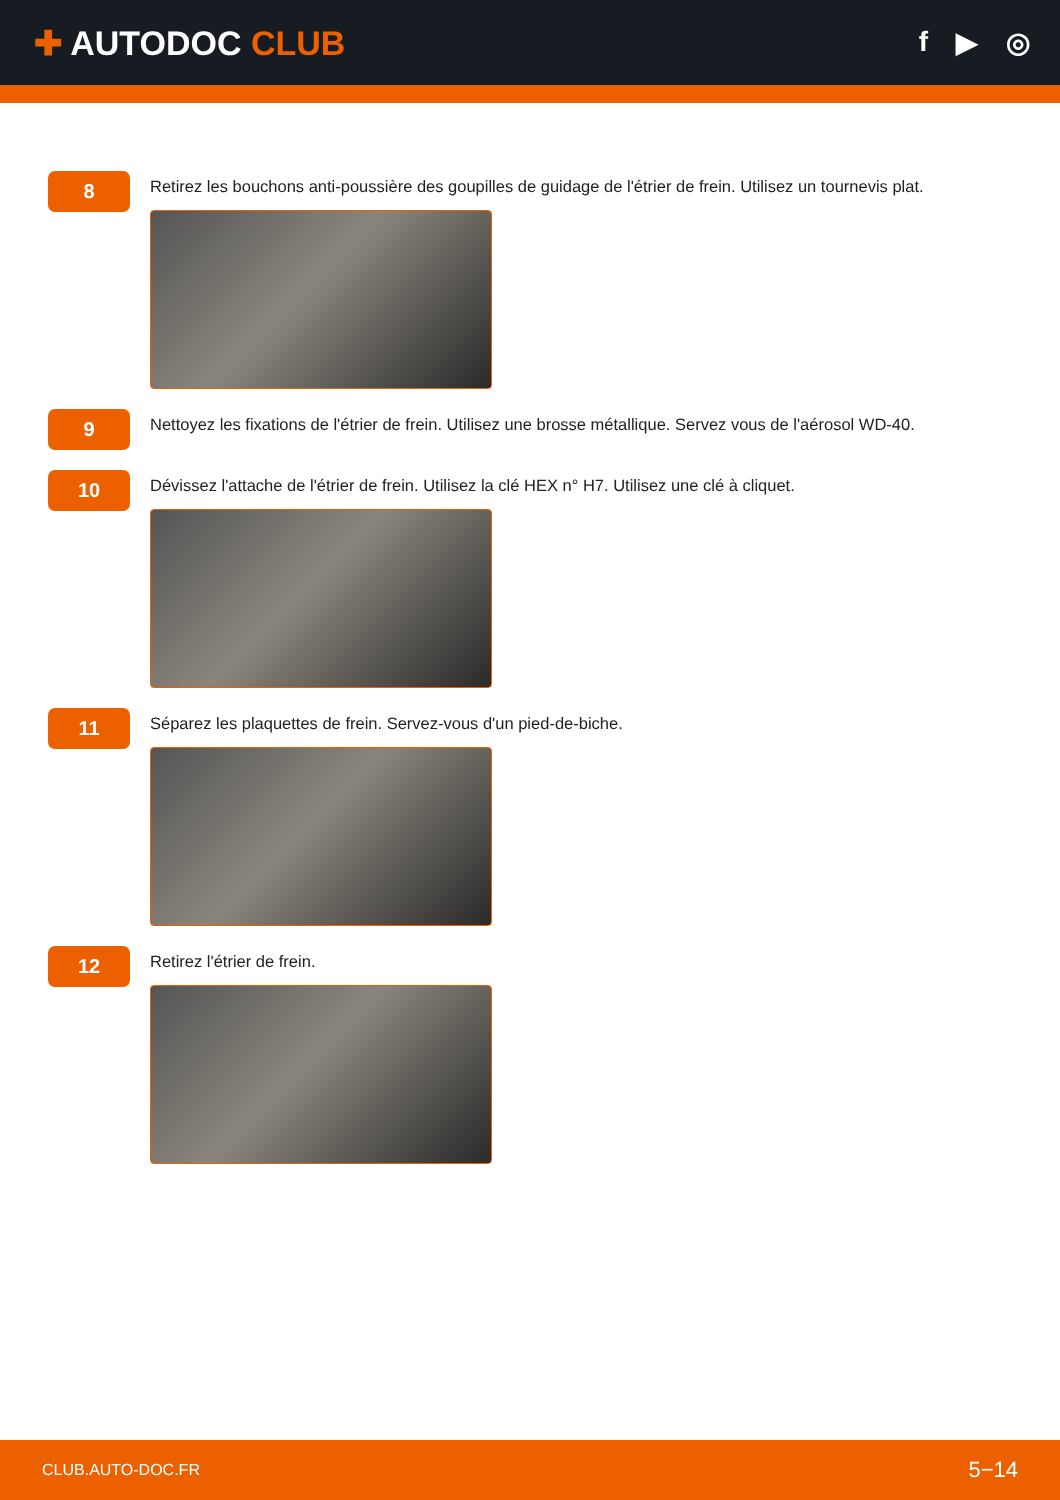✚ AUTODOC CLUB
f ▶ ◎
8
Retirez les bouchons anti-poussière des goupilles de guidage de l'étrier de frein. Utilisez un tournevis plat.
9
Nettoyez les fixations de l'étrier de frein. Utilisez une brosse métallique. Servez vous de l'aérosol WD-40.
10
Dévissez l'attache de l'étrier de frein. Utilisez la clé HEX n° H7. Utilisez une clé à cliquet.
11
Séparez les plaquettes de frein. Servez-vous d'un pied-de-biche.
12
Retirez l'étrier de frein.
CLUB.AUTO-DOC.FR 5−14